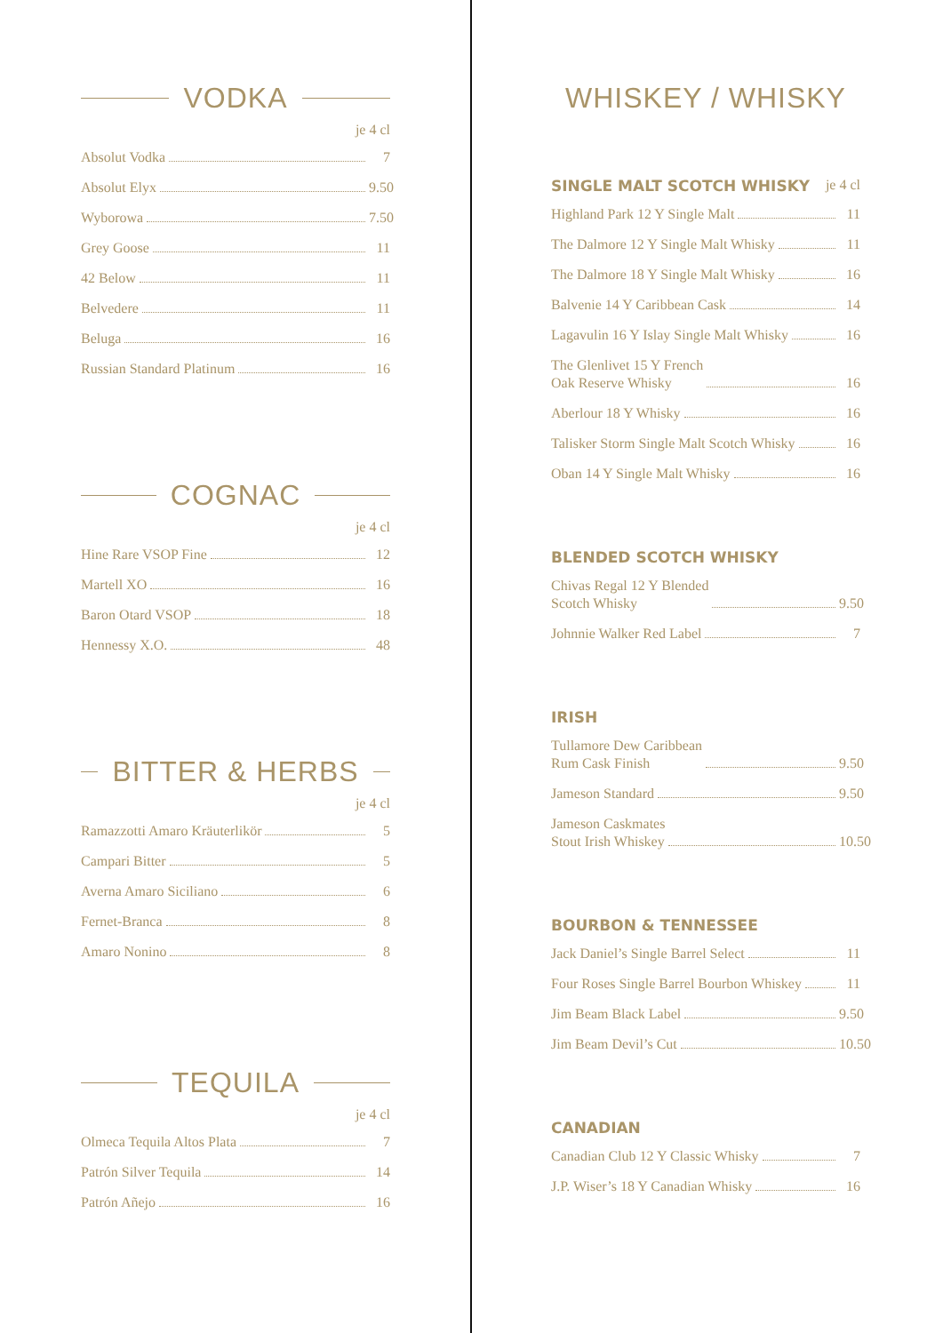VODKA
je 4 cl
Absolut Vodka 7
Absolut Elyx 9.50
Wyborowa 7.50
Grey Goose 11
42 Below 11
Belvedere 11
Beluga 16
Russian Standard Platinum 16
COGNAC
je 4 cl
Hine Rare VSOP Fine 12
Martell XO 16
Baron Otard VSOP 18
Hennessy X.O. 48
BITTER & HERBS
je 4 cl
Ramazzotti Amaro Kräuterlikör 5
Campari Bitter 5
Averna Amaro Siciliano 6
Fernet-Branca 8
Amaro Nonino 8
TEQUILA
je 4 cl
Olmeca Tequila Altos Plata 7
Patrón Silver Tequila 14
Patrón Añejo 16
WHISKEY / WHISKY
SINGLE MALT SCOTCH WHISKY je 4 cl
Highland Park 12 Y Single Malt 11
The Dalmore 12 Y Single Malt Whisky 11
The Dalmore 18 Y Single Malt Whisky 16
Balvenie 14 Y Caribbean Cask 14
Lagavulin 16 Y Islay Single Malt Whisky 16
The Glenlivet 15 Y French
Oak Reserve Whisky 16
Aberlour 18 Y Whisky 16
Talisker Storm Single Malt Scotch Whisky 16
Oban 14 Y Single Malt Whisky 16
BLENDED SCOTCH WHISKY
Chivas Regal 12 Y Blended
Scotch Whisky 9.50
Johnnie Walker Red Label 7
IRISH
Tullamore Dew Caribbean
Rum Cask Finish 9.50
Jameson Standard 9.50
Jameson Caskmates
Stout Irish Whiskey 10.50
BOURBON & TENNESSEE
Jack Daniel’s Single Barrel Select 11
Four Roses Single Barrel Bourbon Whiskey 11
Jim Beam Black Label 9.50
Jim Beam Devil’s Cut 10.50
CANADIAN
Canadian Club 12 Y Classic Whisky 7
J.P. Wiser’s 18 Y Canadian Whisky 16